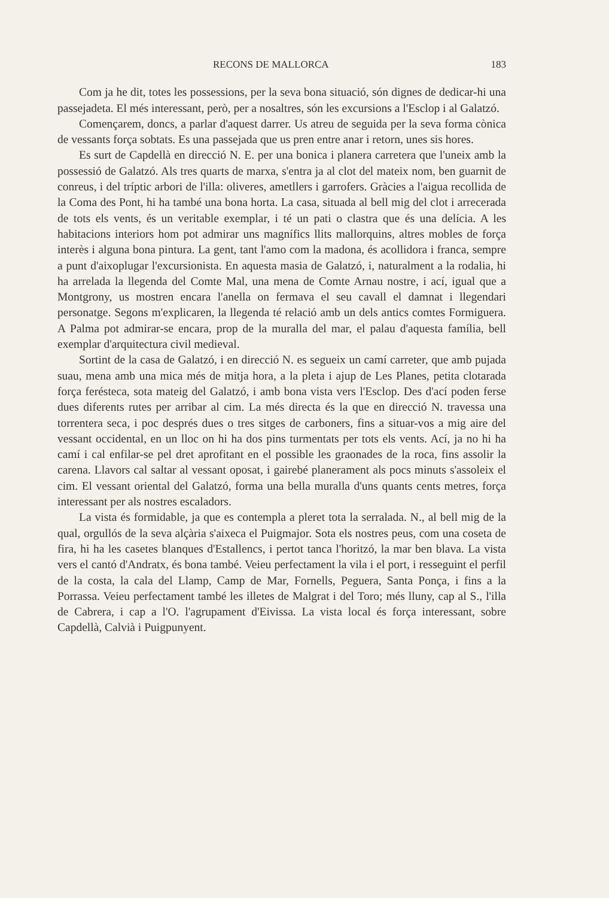RECONS DE MALLORCA 183
Com ja he dit, totes les possessions, per la seva bona situació, són dignes de dedicar-hi una passejadeta. El més interessant, però, per a nosaltres, són les excursions a l'Esclop i al Galatzó.
Començarem, doncs, a parlar d'aquest darrer. Us atreu de seguida per la seva forma cònica de vessants força sobtats. Es una passejada que us pren entre anar i retorn, unes sis hores.
Es surt de Capdellà en direcció N. E. per una bonica i planera carretera que l'uneix amb la possessió de Galatzó. Als tres quarts de marxa, s'entra ja al clot del mateix nom, ben guarnit de conreus, i del tríptic arbori de l'illa: oliveres, ametllers i garrofers. Gràcies a l'aigua recollida de la Coma des Pont, hi ha també una bona horta. La casa, situada al bell mig del clot i arrecerada de tots els vents, és un veritable exemplar, i té un pati o clastra que és una delícia. A les habitacions interiors hom pot admirar uns magnífics llits mallorquins, altres mobles de força interès i alguna bona pintura. La gent, tant l'amo com la madona, és acollidora i franca, sempre a punt d'aixoplugar l'excursionista. En aquesta masia de Galatzó, i, naturalment a la rodalia, hi ha arrelada la llegenda del Comte Mal, una mena de Comte Arnau nostre, i ací, igual que a Montgrony, us mostren encara l'anella on fermava el seu cavall el damnat i llegendari personatge. Segons m'explicaren, la llegenda té relació amb un dels antics comtes Formiguera. A Palma pot admirar-se encara, prop de la muralla del mar, el palau d'aquesta família, bell exemplar d'arquitectura civil medieval.
Sortint de la casa de Galatzó, i en direcció N. es segueix un camí carreter, que amb pujada suau, mena amb una mica més de mitja hora, a la pleta i ajup de Les Planes, petita clotarada força ferésteca, sota mateig del Galatzó, i amb bona vista vers l'Esclop. Des d'ací poden ferse dues diferents rutes per arribar al cim. La més directa és la que en direcció N. travessa una torrentera seca, i poc després dues o tres sitges de carboners, fins a situar-vos a mig aire del vessant occidental, en un lloc on hi ha dos pins turmentats per tots els vents. Ací, ja no hi ha camí i cal enfilar-se pel dret aprofitant en el possible les graonades de la roca, fins assolir la carena. Llavors cal saltar al vessant oposat, i gairebé planerament als pocs minuts s'assoleix el cim. El vessant oriental del Galatzó, forma una bella muralla d'uns quants cents metres, força interessant per als nostres escaladors.
La vista és formidable, ja que es contempla a pleret tota la serralada. N., al bell mig de la qual, orgullós de la seva alçària s'aixeca el Puigmajor. Sota els nostres peus, com una coseta de fira, hi ha les casetes blanques d'Estallencs, i pertot tanca l'horitzó, la mar ben blava. La vista vers el cantó d'Andratx, és bona també. Veieu perfectament la vila i el port, i resseguint el perfil de la costa, la cala del Llamp, Camp de Mar, Fornells, Peguera, Santa Ponça, i fins a la Porrassa. Veieu perfectament també les illetes de Malgrat i del Toro; més lluny, cap al S., l'illa de Cabrera, i cap a l'O. l'agrupament d'Eivissa. La vista local és força interessant, sobre Capdellà, Calvià i Puigpunyent.